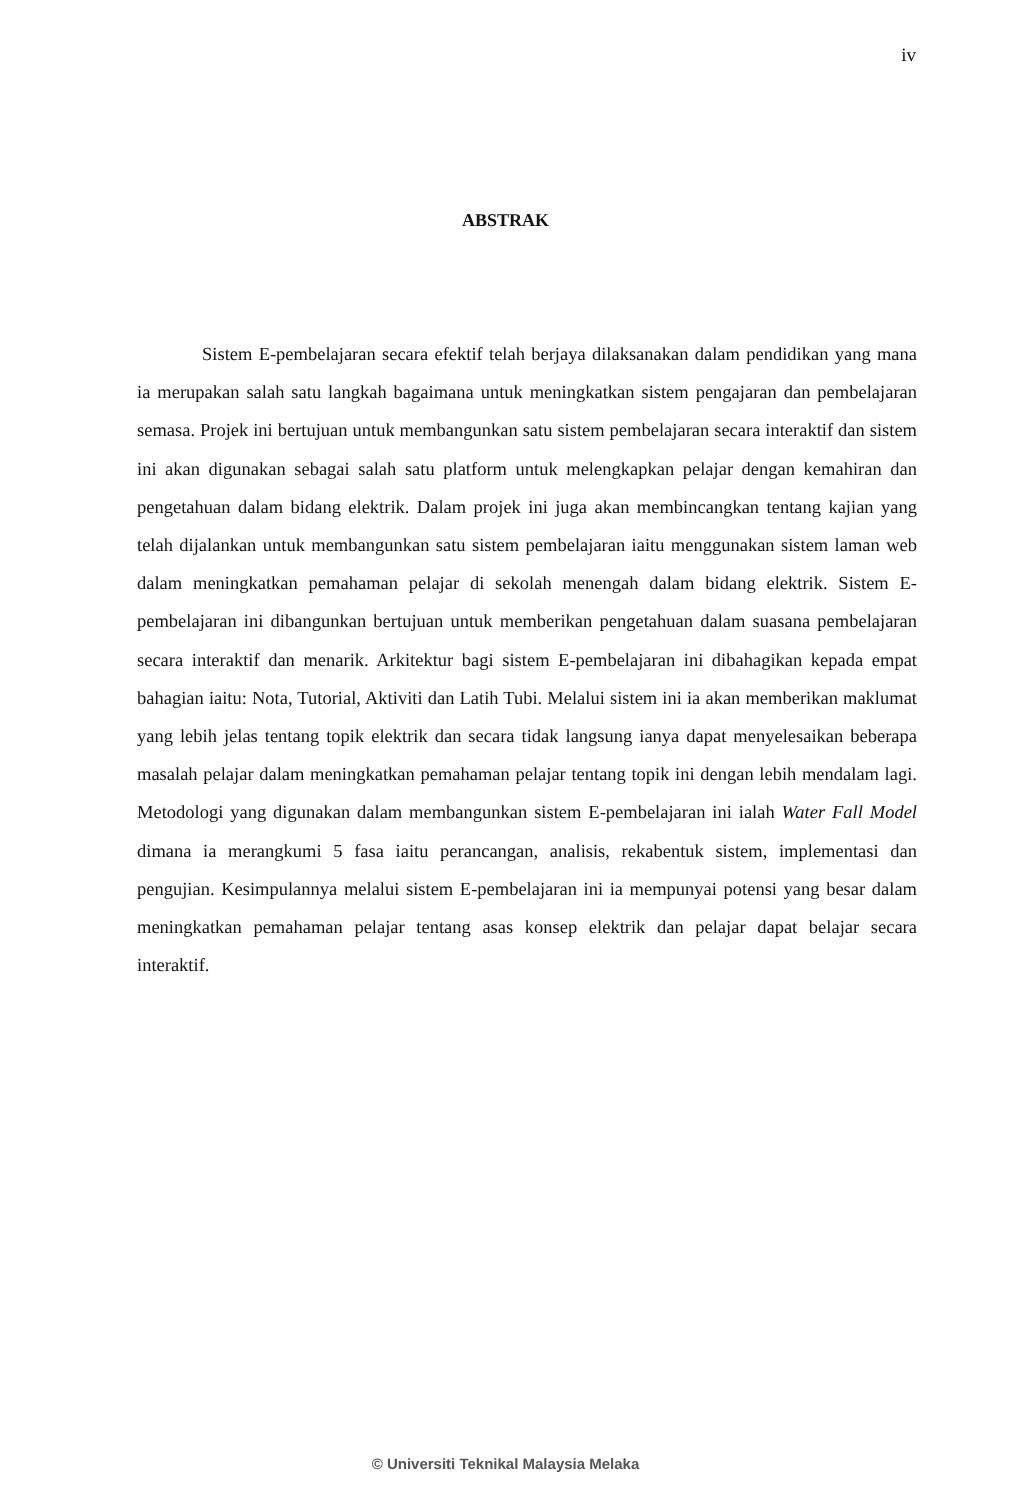iv
ABSTRAK
Sistem E-pembelajaran secara efektif telah berjaya dilaksanakan dalam pendidikan yang mana ia merupakan salah satu langkah bagaimana untuk meningkatkan sistem pengajaran dan pembelajaran semasa. Projek ini bertujuan untuk membangunkan satu sistem pembelajaran secara interaktif dan sistem ini akan digunakan sebagai salah satu platform untuk melengkapkan pelajar dengan kemahiran dan pengetahuan dalam bidang elektrik. Dalam projek ini juga akan membincangkan tentang kajian yang telah dijalankan untuk membangunkan satu sistem pembelajaran iaitu menggunakan sistem laman web dalam meningkatkan pemahaman pelajar di sekolah menengah dalam bidang elektrik. Sistem E-pembelajaran ini dibangunkan bertujuan untuk memberikan pengetahuan dalam suasana pembelajaran secara interaktif dan menarik. Arkitektur bagi sistem E-pembelajaran ini dibahagikan kepada empat bahagian iaitu: Nota, Tutorial, Aktiviti dan Latih Tubi. Melalui sistem ini ia akan memberikan maklumat yang lebih jelas tentang topik elektrik dan secara tidak langsung ianya dapat menyelesaikan beberapa masalah pelajar dalam meningkatkan pemahaman pelajar tentang topik ini dengan lebih mendalam lagi. Metodologi yang digunakan dalam membangunkan sistem E-pembelajaran ini ialah Water Fall Model dimana ia merangkumi 5 fasa iaitu perancangan, analisis, rekabentuk sistem, implementasi dan pengujian. Kesimpulannya melalui sistem E-pembelajaran ini ia mempunyai potensi yang besar dalam meningkatkan pemahaman pelajar tentang asas konsep elektrik dan pelajar dapat belajar secara interaktif.
© Universiti Teknikal Malaysia Melaka